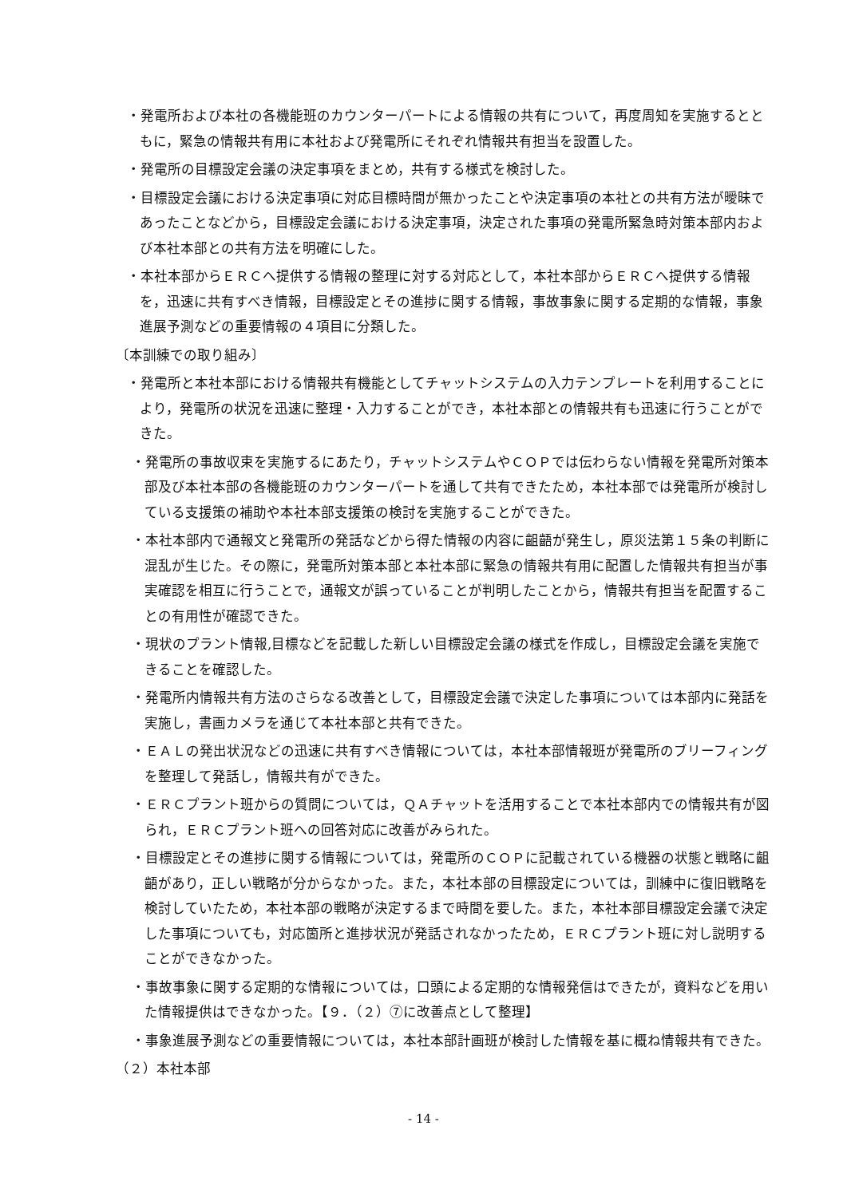・発電所および本社の各機能班のカウンターパートによる情報の共有について，再度周知を実施するとともに，緊急の情報共有用に本社および発電所にそれぞれ情報共有担当を設置した。
・発電所の目標設定会議の決定事項をまとめ，共有する様式を検討した。
・目標設定会議における決定事項に対応目標時間が無かったことや決定事項の本社との共有方法が曖昧であったことなどから，目標設定会議における決定事項，決定された事項の発電所緊急時対策本部内および本社本部との共有方法を明確にした。
・本社本部からＥＲＣへ提供する情報の整理に対する対応として，本社本部からＥＲＣへ提供する情報を，迅速に共有すべき情報，目標設定とその進捗に関する情報，事故事象に関する定期的な情報，事象進展予測などの重要情報の４項目に分類した。
〔本訓練での取り組み〕
・発電所と本社本部における情報共有機能としてチャットシステムの入力テンプレートを利用することにより，発電所の状況を迅速に整理・入力することができ，本社本部との情報共有も迅速に行うことができた。
・発電所の事故収束を実施するにあたり，チャットシステムやＣＯＰでは伝わらない情報を発電所対策本部及び本社本部の各機能班のカウンターパートを通して共有できたため，本社本部では発電所が検討している支援策の補助や本社本部支援策の検討を実施することができた。
・本社本部内で通報文と発電所の発話などから得た情報の内容に齟齬が発生し，原災法第１５条の判断に混乱が生じた。その際に，発電所対策本部と本社本部に緊急の情報共有用に配置した情報共有担当が事実確認を相互に行うことで，通報文が誤っていることが判明したことから，情報共有担当を配置することの有用性が確認できた。
・現状のプラント情報,目標などを記載した新しい目標設定会議の様式を作成し，目標設定会議を実施できることを確認した。
・発電所内情報共有方法のさらなる改善として，目標設定会議で決定した事項については本部内に発話を実施し，書画カメラを通じて本社本部と共有できた。
・ＥＡＬの発出状況などの迅速に共有すべき情報については，本社本部情報班が発電所のブリーフィングを整理して発話し，情報共有ができた。
・ＥＲＣプラント班からの質問については，ＱＡチャットを活用することで本社本部内での情報共有が図られ，ＥＲＣプラント班への回答対応に改善がみられた。
・目標設定とその進捗に関する情報については，発電所のＣＯＰに記載されている機器の状態と戦略に齟齬があり，正しい戦略が分からなかった。また，本社本部の目標設定については，訓練中に復旧戦略を検討していたため，本社本部の戦略が決定するまで時間を要した。また，本社本部目標設定会議で決定した事項についても，対応箇所と進捗状況が発話されなかったため，ＥＲＣプラント班に対し説明することができなかった。
・事故事象に関する定期的な情報については，口頭による定期的な情報発信はできたが，資料などを用いた情報提供はできなかった。【９．（２）⑦に改善点として整理】
・事象進展予測などの重要情報については，本社本部計画班が検討した情報を基に概ね情報共有できた。
（２）本社本部
- 14 -